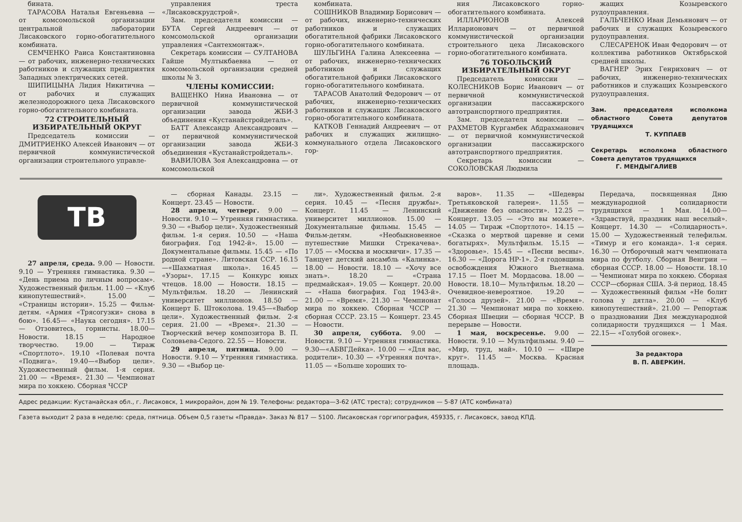бината.
ТАРАСОВА Наталья Евгеньевна — от комсомольской организации центральной лаборатории Лисаковского горно-обогатительного комбината.
СЕМЧЕНКО Раиса Константиновна — от рабочих, инженерно-технических работников и служащих предприятия Западных электрических сетей.
ШИПИЦЫНА Лидия Никитична — от рабочих и служащих железнодорожного цеха Лисаковского горно-обогатительного комбината.
72 СТРОИТЕЛЬНЫЙ ИЗБИРАТЕЛЬНЫЙ ОКРУГ
Председатель комиссии — ДМИТРИЕНКО Алексей Иванович — от первичной коммунистической организации строительного управле-
управления треста «Лисаковскрудстрой».
Зам. председателя комиссии — БУТА Сергей Андреевич — от комсомольской организации управления «Сантехмонтаж».
Секретарь комиссии — СУЛТАНОВА Гайше Мултыкбаевна — от комсомольской организации средней школы № 3.
ЧЛЕНЫ КОМИССИИ:
ВАЩЕНКО Нина Ивановна — от первичной коммунистической организации завода ЖБИ-3 объединения «Кустанайстройдеталь».
БАТТ Александр Александрович — от первичной коммунистической организации завода ЖБИ-3 объединения «Кустанайстройдеталь».
ВАВИЛОВА Зоя Александровна — от комсомольской
комбината.
СОШНИКОВ Владимир Борисович — от рабочих, инженерно-технических работников и служащих обогатительной фабрики Лисаковского горно-обогатительного комбината.
ШУЛЬГИНА Галина Алексеевна — от рабочих, инженерно-технических работников и служащих обогатительной фабрики Лисаковского горно-обогатительного комбината.
ТАРАСОВ Анатолий Федорович — от рабочих, инженерно-технических работников и служащих Лисаковского горно-обогатительного комбината.
КАТКОВ Геннадий Андреевич — от рабочих и служащих жилищно-коммунального отдела Лисаковского гор-
ния Лисаковского горно-обогатительного комбината.
ИЛЛАРИОНОВ Алексей Илларионович — от первичной коммунистической организации строительного цеха Лисаковского горно-обогатительного комбината.
76 ТОБОЛЬСКИЙ ИЗБИРАТЕЛЬНЫЙ ОКРУГ
Председатель комиссии — КОЛЕСНИКОВ Борис Иванович — от первичной коммунистической организации пассажирского автотранспортного предприятия.
Зам. председателя комиссии — РАХМЕТОВ Кургамбек Абдрахманович — от первичной коммунистической организации пассажирского автотранспортного предприятия.
Секретарь комиссии — СОКОЛОВСКАЯ Людмила
жащих Козыревского рудоуправления.
ГАЛЬЧЕНКО Иван Демьянович — от рабочих и служащих Козыревского рудоуправления.
СЛЕСАРЕНОК Иван Федорович — от коллектива работников Октябрьской средней школы.
ВАГНЕР Эрих Генрихович — от рабочих, инженерно-технических работников и служащих Козыревского рудоуправления.
Зам. председателя исполкома областного Совета депутатов трудящихся
Т. КУППАЕВ
Секретарь исполкома областного Совета депутатов трудящихся
Г. МЕНДЫГАЛИЕВ
ТВ
27 апреля, среда. 9.00 — Новости. 9.10 — Утренняя гимнастика. 9.30 — «День приема по личным вопросам». Художественный фильм. 11.00 — «Клуб кинопутешествий». 15.00 — «Страницы истории». 15.25 — Фильм-детям. «Армия «Трясогузки» снова в бою». 16.45— «Наука сегодня». 17.15 — Отзовитесь, горнисты. 18.00— Новости. 18.15 — Народное творчество. 19.00 — Тираж «Спортлото». 19.10 «Полевая почта «Подвига». 19.40—«Выбор цели». Художественный фильм. 1-я серия. 21.00 — «Время». 21.30 — Чемпионат мира по хоккею. Сборная ЧССР
— сборная Канады. 23.15 — Концерт. 23.45 — Новости.
28 апреля, четверг. 9.00 — Новости. 9.10 — Утренняя гимнастика. 9.30 — «Выбор цели». Художественный фильм. 1-я серия. 10.50 — «Наша биография. Год 1942-й». 15.00 — Документальные фильмы. 15.45 — «По родной стране». Литовская ССР. 16.15—«Шахматная школа». 16.45 — «Узоры». 17.15 — Конкурс юных чтецов. 18.00 — Новости. 18.15 — Мультфильм. 18.20 — Ленинский университет миллионов. 18.50 — Концерт Б. Штоколова. 19.45—«Выбор цели». Художественный фильм. 2-я серия. 21.00 — «Время». 21.30 — Творческий вечер композитора В. П. Соловьева-Седого. 22.55 — Новости.
29 апреля, пятница. 9.00 — Новости. 9.10 — Утренняя гимнастика. 9.30 — «Выбор це-
ли». Художественный фильм. 2-я серия. 10.45 — «Песня дружбы». Концерт. 11.45 — Ленинский университет миллионов. 15.00 — Документальные фильмы. 15.45 — Фильм-детям. «Необыкновенное путешествие Мишки Стрекачева». 17.05 — «Москва и москвичи». 17.35 — Танцует детский ансамбль «Калинка». 18.00 — Новости. 18.10 — «Хочу все знать». 18.20 — «Страна предмайская». 19.05 — Концерт. 20.00 — «Наша биография. Год 1943-й». 21.00 — «Время». 21.30 — Чемпионат мира по хоккею. Сборная ЧССР — сборная СССР. 23.15 — Концерт. 23.45 — Новости.
30 апреля, суббота. 9.00 — Новости. 9.10 — Утренняя гимнастика. 9.30—«АБВГДейка». 10.00 — «Для вас, родители». 10.30 — «Утренняя почта». 11.05 — «Больше хороших то-
варов». 11.35 — «Шедевры Третьяковской галереи». 11.55 — «Движение без опасности». 12.25 — Концерт. 13.05 — «Это вы можете». 14.05 — Тираж «Спортлото». 14.15 — «Сказка о мертвой царевне и семи богатырях». Мультфильм. 15.15 — «Здоровье». 15.45 — «Песни весны». 16.30 — «Дорога НР-1». 2-я годовщина освобождения Южного Вьетнама. 17.15 — Поет М. Мордасова. 18.00 — Новости. 18.10— Мультфильм. 18.20 — Очевидное-невероятное. 19.20 — «Голоса друзей». 21.00 — «Время». 21.30 — Чемпионат мира по хоккею. Сборная Швеции — сборная ЧССР. В перерыве — Новости.
1 мая, воскресенье. 9.00 — Новости. 9.10 — Мультфильмы. 9.40 — «Мир, труд, май». 10.10 — «Шире круг». 11.45 — Москва. Красная площадь.
Передача, посвященная Дню международной солидарности трудящихся — 1 Мая. 14.00— «Здравствуй, праздник наш веселый». Концерт. 14.30 — «Солидарность». 15.00 — Художественный телефильм. «Тимур и его команда». 1-я серия. 16.30 — Отборочный матч чемпионата мира по футболу. Сборная Венгрии — сборная СССР. 18.00 — Новости. 18.10 — Чемпионат мира по хоккею. Сборная СССР—сборная США. 3-й период. 18.45 — Художественный фильм «Не болит голова у дятла». 20.00 — «Клуб кинопутешествий». 21.00 — Репортаж о праздновании Дня международной солидарности трудящихся — 1 Мая. 22.15— «Голубой огонек».
За редактора
В. П. АВЕРКИН.
Адрес редакции: Кустанайская обл., г. Лисаковск, 1 микрорайон, дом № 19. Телефоны: редактора—3-62 (АТС треста); сотрудников — 5-87 (АТС комбината)
Газета выходит 2 раза в неделю: среда, пятница. Объем 0,5 газеты «Правда». Заказ № 817 — 5100. Лисаковская горгипография, 459335, г. Лисаковск, завод КПД.